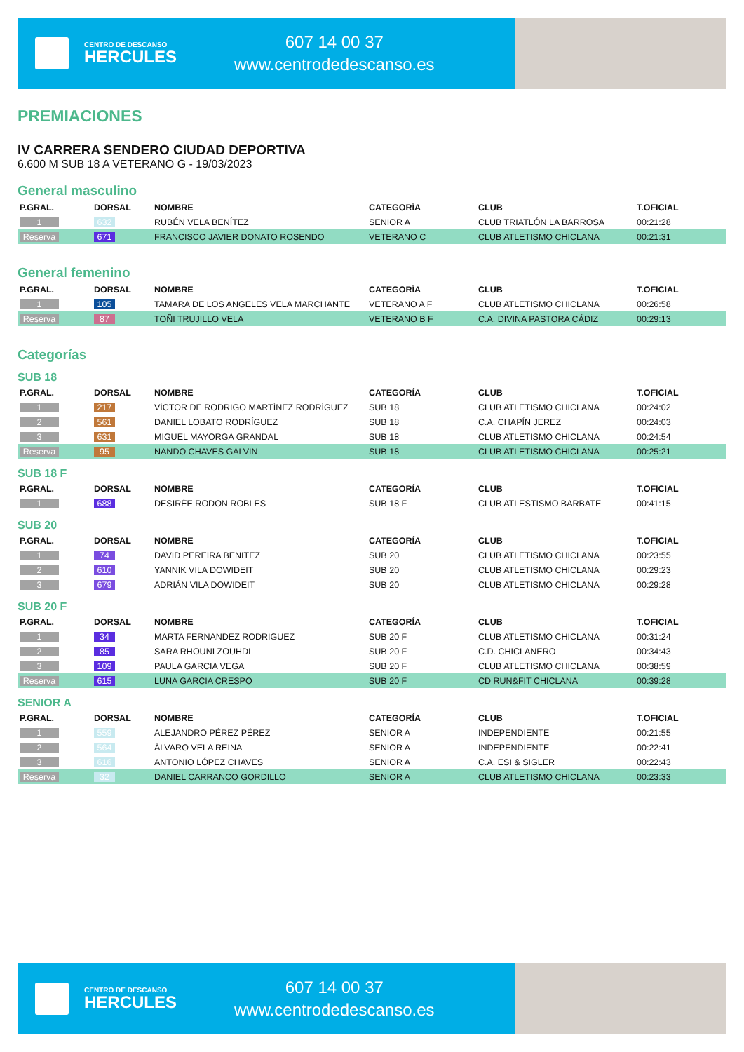CENTRO DE DESCANSO
HERCULES
607 14 00 37
www.centrodedescanso.es
PREMIACIONES
IV CARRERA SENDERO CIUDAD DEPORTIVA
6.600 M SUB 18 A VETERANO G - 19/03/2023
General masculino
| P.GRAL. | DORSAL | NOMBRE | CATEGORÍA | CLUB | T.OFICIAL |
| --- | --- | --- | --- | --- | --- |
| 1 | 632 | RUBÉN VELA BENÍTEZ | SENIOR A | CLUB TRIATLÓN LA BARROSA | 00:21:28 |
| Reserva | 671 | FRANCISCO JAVIER DONATO ROSENDO | VETERANO C | CLUB ATLETISMO CHICLANA | 00:21:31 |
General femenino
| P.GRAL. | DORSAL | NOMBRE | CATEGORÍA | CLUB | T.OFICIAL |
| --- | --- | --- | --- | --- | --- |
| 1 | 105 | TAMARA DE LOS ANGELES VELA MARCHANTE | VETERANO A F | CLUB ATLETISMO CHICLANA | 00:26:58 |
| Reserva | 87 | TOÑI TRUJILLO VELA | VETERANO B F | C.A. DIVINA PASTORA CÁDIZ | 00:29:13 |
Categorías
SUB 18
| P.GRAL. | DORSAL | NOMBRE | CATEGORÍA | CLUB | T.OFICIAL |
| --- | --- | --- | --- | --- | --- |
| 1 | 217 | VÍCTOR DE RODRIGO MARTÍNEZ RODRÍGUEZ | SUB 18 | CLUB ATLETISMO CHICLANA | 00:24:02 |
| 2 | 561 | DANIEL LOBATO RODRÍGUEZ | SUB 18 | C.A. CHAPÍN JEREZ | 00:24:03 |
| 3 | 631 | MIGUEL MAYORGA GRANDAL | SUB 18 | CLUB ATLETISMO CHICLANA | 00:24:54 |
| Reserva | 95 | NANDO CHAVES GALVIN | SUB 18 | CLUB ATLETISMO CHICLANA | 00:25:21 |
SUB 18 F
| P.GRAL. | DORSAL | NOMBRE | CATEGORÍA | CLUB | T.OFICIAL |
| --- | --- | --- | --- | --- | --- |
| 1 | 688 | DESIRÉE RODON ROBLES | SUB 18 F | CLUB ATLESTISMO BARBATE | 00:41:15 |
SUB 20
| P.GRAL. | DORSAL | NOMBRE | CATEGORÍA | CLUB | T.OFICIAL |
| --- | --- | --- | --- | --- | --- |
| 1 | 74 | DAVID PEREIRA BENITEZ | SUB 20 | CLUB ATLETISMO CHICLANA | 00:23:55 |
| 2 | 610 | YANNIK VILA DOWIDEIT | SUB 20 | CLUB ATLETISMO CHICLANA | 00:29:23 |
| 3 | 679 | ADRIÁN VILA DOWIDEIT | SUB 20 | CLUB ATLETISMO CHICLANA | 00:29:28 |
SUB 20 F
| P.GRAL. | DORSAL | NOMBRE | CATEGORÍA | CLUB | T.OFICIAL |
| --- | --- | --- | --- | --- | --- |
| 1 | 34 | MARTA FERNANDEZ RODRIGUEZ | SUB 20 F | CLUB ATLETISMO CHICLANA | 00:31:24 |
| 2 | 85 | SARA RHOUNI ZOUHDI | SUB 20 F | C.D. CHICLANERO | 00:34:43 |
| 3 | 109 | PAULA GARCIA VEGA | SUB 20 F | CLUB ATLETISMO CHICLANA | 00:38:59 |
| Reserva | 615 | LUNA GARCIA CRESPO | SUB 20 F | CD RUN&FIT CHICLANA | 00:39:28 |
SENIOR A
| P.GRAL. | DORSAL | NOMBRE | CATEGORÍA | CLUB | T.OFICIAL |
| --- | --- | --- | --- | --- | --- |
| 1 | 559 | ALEJANDRO PÉREZ PÉREZ | SENIOR A | INDEPENDIENTE | 00:21:55 |
| 2 | 564 | ÁLVARO VELA REINA | SENIOR A | INDEPENDIENTE | 00:22:41 |
| 3 | 616 | ANTONIO LÓPEZ CHAVES | SENIOR A | C.A. ESI & SIGLER | 00:22:43 |
| Reserva | 32 | DANIEL CARRANCO GORDILLO | SENIOR A | CLUB ATLETISMO CHICLANA | 00:23:33 |
CENTRO DE DESCANSO
HERCULES
607 14 00 37
www.centrodedescanso.es